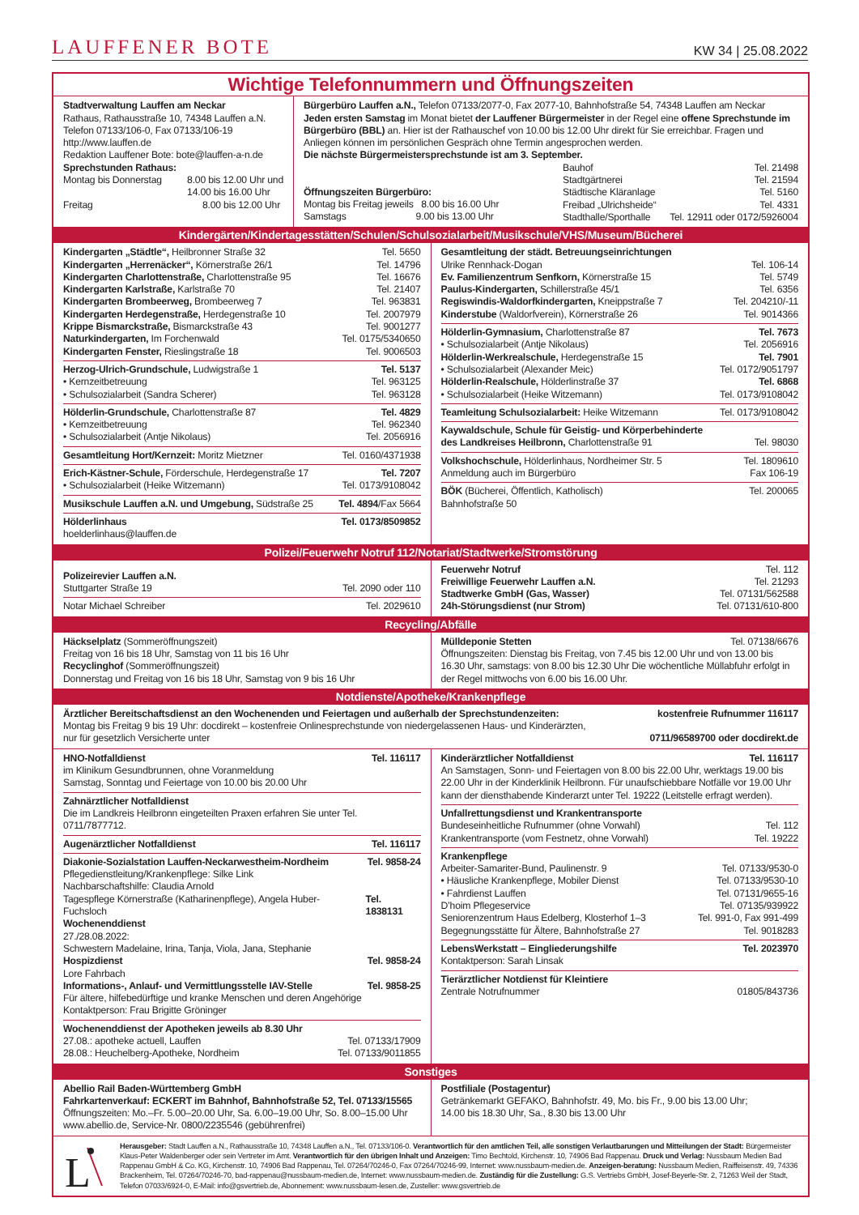LAUFFENER BOTE KW 34 | 25.08.2022
Wichtige Telefonnummern und Öffnungszeiten
Stadtverwaltung Lauffen am Neckar
Rathaus, Rathausstraße 10, 74348 Lauffen a.N.
Telefon 07133/106-0, Fax 07133/106-19
http://www.lauffen.de
Redaktion Lauffener Bote: bote@lauffen-a-n.de
Sprechstunden Rathaus:
Montag bis Donnerstag 8.00 bis 12.00 Uhr und
14.00 bis 16.00 Uhr
Freitag 8.00 bis 12.00 Uhr
Bürgerbüro Lauffen a.N., Telefon 07133/2077-0, Fax 2077-10, Bahnhofstraße 54, 74348 Lauffen am Neckar
Jeden ersten Samstag im Monat bietet der Lauffener Bürgermeister in der Regel eine offene Sprechstunde im Bürgerbüro (BBL) an. Hier ist der Rathauschef von 10.00 bis 12.00 Uhr direkt für Sie erreichbar. Fragen und Anliegen können im persönlichen Gespräch ohne Termin angesprochen werden.
Die nächste Bürgermeistersprechstunde ist am 3. September.
Öffnungszeiten Bürgerbüro:
Montag bis Freitag jeweils 8.00 bis 16.00 Uhr
Samstags 9.00 bis 13.00 Uhr
Bauhof Tel. 21498
Stadtgärtnerei Tel. 21594
Städtische Kläranlage Tel. 5160
Freibad „Ulrichsheide“Tel. 4331
Stadthalle/Sporthalle Tel. 12911 oder 0172/5926004
Kindergärten/Kindertagesstätten/Schulen/Schulsozialarbeit/Musikschule/VHS/Museum/Bücherei
Kindergarten „Städtle“, Heilbronner Straße 32 Tel. 5650
Kindergarten „Herrenäcker“, Körnerstraße 26/1 Tel. 14796
Kindergarten Charlottenstraße, Charlottenstraße 95 Tel. 16676
Kindergarten Karlstraße, Karlstraße 70 Tel. 21407
Kindergarten Brombeerweg, Brombeerweg 7 Tel. 963831
Kindergarten Herdegenstraße, Herdegenstraße 10 Tel. 2007979
Krippe Bismarckstraße, Bismarckstraße 43 Tel. 9001277
Naturkindergarten, Im Forchenwald Tel. 0175/5340650
Kindergarten Fenster, Rieslingstraße 18 Tel. 9006503
Herzog-Ulrich-Grundschule, Ludwigstraße 1 Tel. 5137
• Kernzeitbetreuung Tel. 963125
• Schulsozialarbeit (Sandra Scherer) Tel. 963128
Hölderlin-Grundschule, Charlottenstraße 87 Tel. 4829
• Kernzeitbetreuung Tel. 962340
• Schulsozialarbeit (Antje Nikolaus) Tel. 2056916
Gesamtleitung Hort/Kernzeit: Moritz Mietzner Tel. 0160/4371938
Erich-Kästner-Schule, Förderschule, Herdegenstraße 17 Tel. 7207
• Schulsozialarbeit (Heike Witzemann) Tel. 0173/9108042
Musikschule Lauffen a.N. und Umgebung, Südstraße 25 Tel. 4894/Fax 5664
Hölderlinhaus Tel. 0173/8509852
hoelderlinhaus@lauffen.de
Gesamtleitung der städt. Betreuungseinrichtungen
Ulrike Rennhack-Dogan Tel. 106-14
Ev. Familienzentrum Senfkorn, Körnerstraße 15 Tel. 5749
Paulus-Kindergarten, Schillerstraße 45/1 Tel. 6356
Regiswindis-Waldorfkindergarten, Kneippstraße 7 Tel. 204210/-11
Kinderstube (Waldorfverein), Körnerstraße 26 Tel. 9014366
Hölderlin-Gymnasium, Charlottenstraße 87 Tel. 7673
• Schulsozialarbeit (Antje Nikolaus) Tel. 2056916
Hölderlin-Werkrealschule, Herdegenstraße 15 Tel. 7901
• Schulsozialarbeit (Alexander Meic) Tel. 0172/9051797
Hölderlin-Realschule, Hölderlinstraße 37 Tel. 6868
• Schulsozialarbeit (Heike Witzemann) Tel. 0173/9108042
Teamleitung Schulsozialarbeit: Heike Witzemann Tel. 0173/9108042
Kaywaldschule, Schule für Geistig- und Körperbehinderte
des Landkreises Heilbronn, Charlottenstraße 91 Tel. 98030
Volkshochschule, Hölderlinhaus, Nordheimer Str. 5 Tel. 1809610
Anmeldung auch im Bürgerbüro Fax 106-19
BÖK (Bücherei, Öffentlich, Katholisch) Tel. 200065
Bahnhofstraße 50
Polizei/Feuerwehr Notruf 112/Notariat/Stadtwerke/Stromstörung
Polizeirevier Lauffen a.N.
Stuttgarter Straße 19 Tel. 2090 oder 110
Notar Michael Schreiber Tel. 2029610
Feuerwehr Notruf Tel. 112
Freiwillige Feuerwehr Lauffen a.N. Tel. 21293
Stadtwerke GmbH (Gas, Wasser) Tel. 07131/562588
24h-Störungsdienst (nur Strom) Tel. 07131/610-800
Recycling/Abfälle
Häckselplatz (Sommeröffnungszeit)
Freitag von 16 bis 18 Uhr, Samstag von 11 bis 16 Uhr
Recyclinghof (Sommeröffnungszeit)
Donnerstag und Freitag von 16 bis 18 Uhr, Samstag von 9 bis 16 Uhr
Mülldeponie Stetten Tel. 07138/6676
Öffnungszeiten: Dienstag bis Freitag, von 7.45 bis 12.00 Uhr und von 13.00 bis 16.30 Uhr, samstags: von 8.00 bis 12.30 Uhr Die wöchentliche Müllabfuhr erfolgt in der Regel mittwochs von 6.00 bis 16.00 Uhr.
Notdienste/Apotheke/Krankenpflege
Ärztlicher Bereitschaftsdienst an den Wochenenden und Feiertagen und außerhalb der Sprechstundenzeiten: kostenfreie Rufnummer 116117
Montag bis Freitag 9 bis 19 Uhr: docdirekt – kostenfreie Onlinesprechstunde von niedergelassenen Haus- und Kinderärzten,
nur für gesetzlich Versicherte unter 0711/96589700 oder docdirekt.de
HNO-Notfalldienst Tel. 116117
im Klinikum Gesundbrunnen, ohne Voranmeldung
Samstag, Sonntag und Feiertage von 10.00 bis 20.00 Uhr
Zahnärztlicher Notfalldienst
Die im Landkreis Heilbronn eingeteilten Praxen erfahren Sie unter Tel. 0711/7877712.
Augenärztlicher Notfalldienst Tel. 116117
Diakonie-Sozialstation Lauffen-Neckarwestheim-Nordheim Tel. 9858-24
Pflegedienstleitung/Krankenpflege: Silke Link
Nachbarschaftshilfe: Claudia Arnold
Tagespflege Körnerstraße (Katharinenpflege), Angela Huber-Fuchsloch Tel. 1838131
Wochenenddienst
27./28.08.2022:
Schwestern Madelaine, Irina, Tanja, Viola, Jana, Stephanie
Hospizdienst Tel. 9858-24
Lore Fahrbach
Informations-, Anlauf- und Vermittlungsstelle IAV-Stelle Tel. 9858-25
Für ältere, hilfebedürftige und kranke Menschen und deren Angehörige
Kontaktperson: Frau Brigitte Gröninger
Wochenenddienst der Apotheken jeweils ab 8.30 Uhr
27.08.: apotheke actuell, Lauffen Tel. 07133/17909
28.08.: Heuchelberg-Apotheke, Nordheim Tel. 07133/9011855
Kinderärztlicher Notfalldienst Tel. 116117
An Samstagen, Sonn- und Feiertagen von 8.00 bis 22.00 Uhr, werktags 19.00 bis 22.00 Uhr in der Kinderklinik Heilbronn. Für unaufschiebbare Notfälle vor 19.00 Uhr kann der diensthabende Kinderarzt unter Tel. 19222 (Leitstelle erfragt werden).
Unfallrettungsdienst und Krankentransporte
Bundeseinheitliche Rufnummer (ohne Vorwahl) Tel. 112
Krankentransporte (vom Festnetz, ohne Vorwahl) Tel. 19222
Krankenpflege
Arbeiter-Samariter-Bund, Paulinenstr. 9 Tel. 07133/9530-0
• Häusliche Krankenpflege, Mobiler Dienst Tel. 07133/9530-10
• Fahrdienst Lauffen Tel. 07131/9655-16
D’hoim Pflegeservice Tel. 07135/939922
Seniorenzentrum Haus Edelberg, Klosterhof 1–3 Tel. 991-0, Fax 991-499
Begegnungsstätte für Ältere, Bahnhofstraße 27 Tel. 9018283
LebensWerkstatt – Eingliederungshilfe Tel. 2023970
Kontaktperson: Sarah Linsak
Tierärztlicher Notdienst für Kleintiere
Zentrale Notrufnummer 01805/843736
Sonstiges
Abellio Rail Baden-Württemberg GmbH
Fahrkartenverkauf: ECKERT im Bahnhof, Bahnhofstraße 52, Tel. 07133/15565
Öffnungszeiten: Mo.–Fr. 5.00–20.00 Uhr, Sa. 6.00–19.00 Uhr, So. 8.00–15.00 Uhr
www.abellio.de, Service-Nr. 0800/2235546 (gebührenfrei)
Postfiliale (Postagentur)
Getränkemarkt GEFAKO, Bahnhofstr. 49, Mo. bis Fr., 9.00 bis 13.00 Uhr;
14.00 bis 18.30 Uhr, Sa., 8.30 bis 13.00 Uhr
L
Herausgeber: Stadt Lauffen a.N., Rathausstraße 10, 74348 Lauffen a.N., Tel. 07133/106-0. Verantwortlich für den amtlichen Teil, alle sonstigen Verlautbarungen und Mitteilungen der Stadt: Bürgermeister Klaus-Peter Waldenberger oder sein Vertreter im Amt. Verantwortlich für den übrigen Inhalt und Anzeigen: Timo Bechtold, Kirchenstr. 10, 74906 Bad Rappenau. Druck und Verlag: Nussbaum Medien Bad Rappenau GmbH & Co. KG, Kirchenstr. 10, 74906 Bad Rappenau, Tel. 07264/70246-0, Fax 07264/70246-99, Internet: www.nussbaum-medien.de. Anzeigen-beratung: Nussbaum Medien, Raiffeisenstr. 49, 74336 Brackenheim, Tel. 07264/70246-70, bad-rappenau@nussbaum-medien.de, Internet: www.nussbaum-medien.de. Zuständig für die Zustellung: G.S. Vertriebs GmbH, Josef-Beyerle-Str. 2, 71263 Weil der Stadt, Telefon 07033/6924-0, E-Mail: info@gsvertrieb.de, Abonnement: www.nussbaum-lesen.de, Zusteller: www.gsvertrieb.de